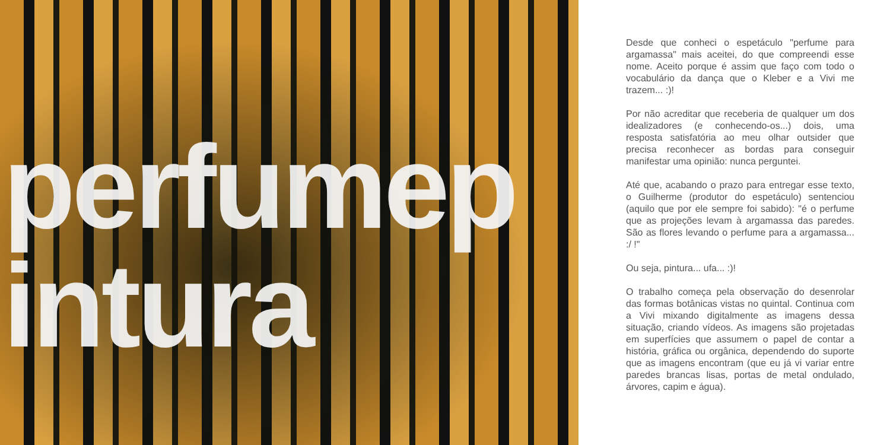perfumep
intura
Desde que conheci o espetáculo "perfume para argamassa" mais aceitei, do que compreendi esse nome. Aceito porque é assim que faço com todo o vocabulário da dança que o Kleber e a Vivi me trazem... :)!
Por não acreditar que receberia de qualquer um dos idealizadores (e conhecendo-os...) dois, uma resposta satisfatória ao meu olhar outsider que precisa reconhecer as bordas para conseguir manifestar uma opinião: nunca perguntei.
Até que, acabando o prazo para entregar esse texto, o Guilherme (produtor do espetáculo) sentenciou (aquilo que por ele sempre foi sabido): "é o perfume que as projeções levam à argamassa das paredes. São as flores levando o perfume para a argamassa... :/ !"
Ou seja, pintura... ufa... :)!
O trabalho começa pela observação do desenrolar das formas botânicas vistas no quintal. Continua com a Vivi mixando digitalmente as imagens dessa situação, criando vídeos. As imagens são projetadas em superfícies que assumem o papel de contar a história, gráfica ou orgânica, dependendo do suporte que as imagens encontram (que eu já vi variar entre paredes brancas lisas, portas de metal ondulado, árvores, capim e água).